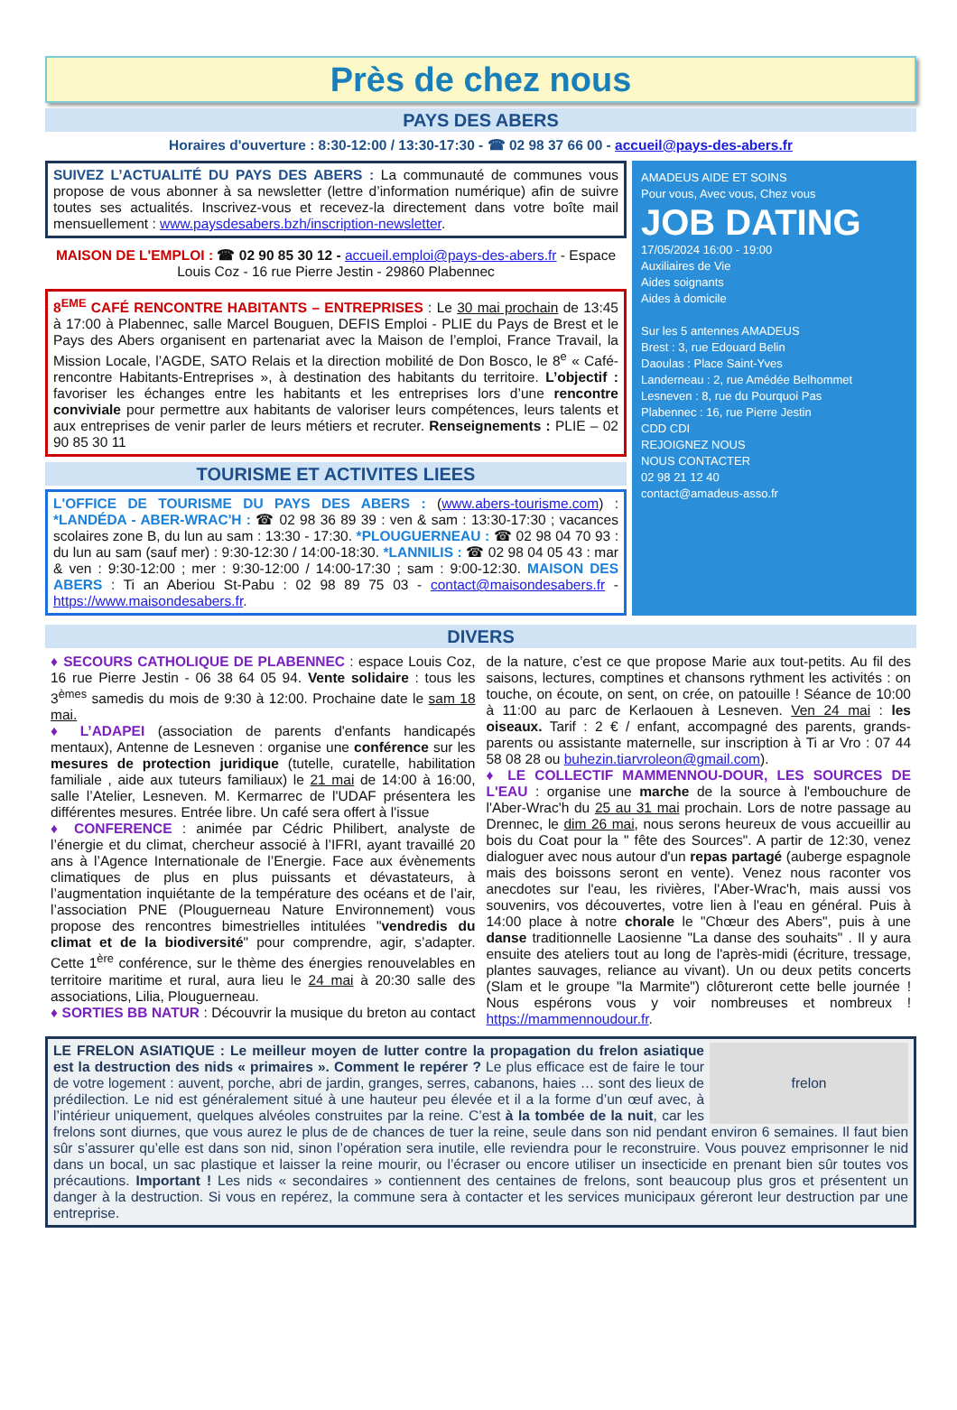Près de chez nous
PAYS DES ABERS
Horaires d'ouverture : 8:30-12:00 / 13:30-17:30 - ☎ 02 98 37 66 00 - accueil@pays-des-abers.fr
SUIVEZ L’ACTUALITÉ DU PAYS DES ABERS : La communauté de communes vous propose de vous abonner à sa newsletter (lettre d’information numérique) afin de suivre toutes ses actualités. Inscrivez-vous et recevez-la directement dans votre boîte mail mensuellement : www.paysdesabers.bzh/inscription-newsletter.
MAISON DE L'EMPLOI : ☎ 02 90 85 30 12 - accueil.emploi@pays-des-abers.fr - Espace Louis Coz - 16 rue Pierre Jestin - 29860 Plabennec
8<sup>EME</sup> CAFÉ RENCONTRE HABITANTS – ENTREPRISES : Le 30 mai prochain de 13:45 à 17:00 à Plabennec, salle Marcel Bouguen, DEFIS Emploi - PLIE du Pays de Brest et le Pays des Abers organisent en partenariat avec la Maison de l’emploi, France Travail, la Mission Locale, l’AGDE, SATO Relais et la direction mobilité de Don Bosco, le 8<sup>e</sup> « Café-rencontre Habitants-Entreprises », à destination des habitants du territoire. L’objectif : favoriser les échanges entre les habitants et les entreprises lors d’une rencontre conviviale pour permettre aux habitants de valoriser leurs compétences, leurs talents et aux entreprises de venir parler de leurs métiers et recruter. Renseignements : PLIE – 02 90 85 30 11
TOURISME ET ACTIVITES LIEES
L'OFFICE DE TOURISME DU PAYS DES ABERS : (www.abers-tourisme.com) : *LANDÉDA - ABER-WRAC'H : ☎ 02 98 36 89 39 : ven & sam : 13:30-17:30 ; vacances scolaires zone B, du lun au sam : 13:30 - 17:30. *PLOUGUERNEAU : ☎ 02 98 04 70 93 : du lun au sam (sauf mer) : 9:30-12:30 / 14:00-18:30. *LANNILIS : ☎ 02 98 04 05 43 : mar & ven : 9:30-12:00 ; mer : 9:30-12:00 / 14:00-17:30 ; sam : 9:00-12:30. MAISON DES ABERS : Ti an Aberiou St-Pabu : 02 98 89 75 03 - contact@maisondesabers.fr - https://www.maisondesabers.fr.
AMADEUS AIDE ET SOINS
Pour vous, Avec vous, Chez vous
JOB DATING
17/05/2024 16:00 - 19:00
Auxiliaires de Vie
Aides soignants
Aides à domicile
Sur les 5 antennes AMADEUS
Brest : 3, rue Edouard Belin
Daoulas : Place Saint-Yves
Landerneau : 2, rue Amédée Belhommet
Lesneven : 8, rue du Pourquoi Pas
Plabennec : 16, rue Pierre Jestin
CDD CDI
REJOIGNEZ NOUS
NOUS CONTACTER
02 98 21 12 40
contact@amadeus-asso.fr
DIVERS
♦ SECOURS CATHOLIQUE DE PLABENNEC : espace Louis Coz, 16 rue Pierre Jestin - 06 38 64 05 94. Vente solidaire : tous les 3<sup>èmes</sup> samedis du mois de 9:30 à 12:00. Prochaine date le sam 18 mai.
♦ L’ADAPEI (association de parents d'enfants handicapés mentaux), Antenne de Lesneven : organise une conférence sur les mesures de protection juridique (tutelle, curatelle, habilitation familiale , aide aux tuteurs familiaux) le 21 mai de 14:00 à 16:00, salle l’Atelier, Lesneven. M. Kermarrec de l'UDAF présentera les différentes mesures. Entrée libre. Un café sera offert à l'issue
♦ CONFERENCE : animée par Cédric Philibert, analyste de l’énergie et du climat, chercheur associé à l’IFRI, ayant travaillé 20 ans à l’Agence Internationale de l’Energie. Face aux évènements climatiques de plus en plus puissants et dévastateurs, à l’augmentation inquiétante de la température des océans et de l’air, l’association PNE (Plouguerneau Nature Environnement) vous propose des rencontres bimestrielles intitulées "vendredis du climat et de la biodiversité" pour comprendre, agir, s’adapter. Cette 1<sup>ère</sup> conférence, sur le thème des énergies renouvelables en territoire maritime et rural, aura lieu le 24 mai à 20:30 salle des associations, Lilia, Plouguerneau.
♦ SORTIES BB NATUR : Découvrir la musique du breton au contact de la nature, c’est ce que propose Marie aux tout-petits. Au fil des saisons, lectures, comptines et chansons rythment les activités : on touche, on écoute, on sent, on crée, on patouille ! Séance de 10:00 à 11:00 au parc de Kerlaouen à Lesneven. Ven 24 mai : les oiseaux. Tarif : 2 € / enfant, accompagné des parents, grands-parents ou assistante maternelle, sur inscription à Ti ar Vro : 07 44 58 08 28 ou buhezin.tiarvroleon@gmail.com).
♦ LE COLLECTIF MAMMENNOU-DOUR, LES SOURCES DE L'EAU : organise une marche de la source à l'embouchure de l'Aber-Wrac'h du 25 au 31 mai prochain. Lors de notre passage au Drennec, le dim 26 mai, nous serons heureux de vous accueillir au bois du Coat pour la " fête des Sources". A partir de 12:30, venez dialoguer avec nous autour d'un repas partagé (auberge espagnole mais des boissons seront en vente). Venez nous raconter vos anecdotes sur l'eau, les rivières, l'Aber-Wrac'h, mais aussi vos souvenirs, vos découvertes, votre lien à l'eau en général. Puis à 14:00 place à notre chorale le "Chœur des Abers", puis à une danse traditionnelle Laosienne "La danse des souhaits" . Il y aura ensuite des ateliers tout au long de l'après-midi (écriture, tressage, plantes sauvages, reliance au vivant). Un ou deux petits concerts (Slam et le groupe "la Marmite") clôtureront cette belle journée ! Nous espérons vous y voir nombreuses et nombreux ! https://mammennoudour.fr.
frelon
LE FRELON ASIATIQUE : Le meilleur moyen de lutter contre la propagation du frelon asiatique est la destruction des nids « primaires ». Comment le repérer ? Le plus efficace est de faire le tour de votre logement : auvent, porche, abri de jardin, granges, serres, cabanons, haies … sont des lieux de prédilection. Le nid est généralement situé à une hauteur peu élevée et il a la forme d’un œuf avec, à l’intérieur uniquement, quelques alvéoles construites par la reine. C’est à la tombée de la nuit, car les frelons sont diurnes, que vous aurez le plus de de chances de tuer la reine, seule dans son nid pendant environ 6 semaines. Il faut bien sûr s’assurer qu’elle est dans son nid, sinon l’opération sera inutile, elle reviendra pour le reconstruire. Vous pouvez emprisonner le nid dans un bocal, un sac plastique et laisser la reine mourir, ou l’écraser ou encore utiliser un insecticide en prenant bien sûr toutes vos précautions. Important ! Les nids « secondaires » contiennent des centaines de frelons, sont beaucoup plus gros et présentent un danger à la destruction. Si vous en repérez, la commune sera à contacter et les services municipaux géreront leur destruction par une entreprise.